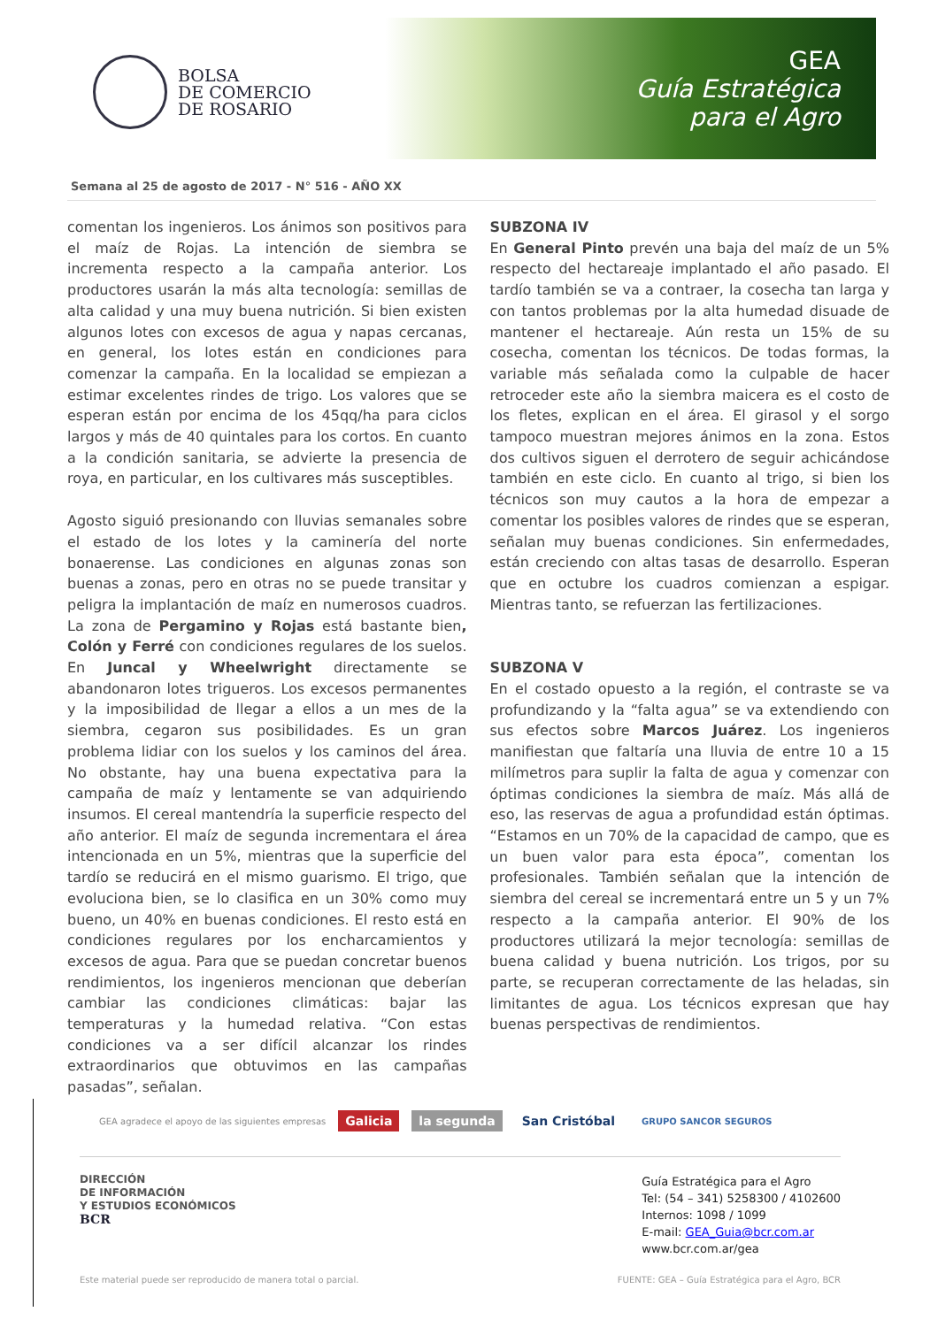GEA
Guía Estratégica
para el Agro
BOLSA
DE COMERCIO
DE ROSARIO
Semana al 25 de agosto de 2017 - N° 516 - AÑO XX
comentan los ingenieros. Los ánimos son positivos para el maíz de Rojas. La intención de siembra se incrementa respecto a la campaña anterior. Los productores usarán la más alta tecnología: semillas de alta calidad y una muy buena nutrición. Si bien existen algunos lotes con excesos de agua y napas cercanas, en general, los lotes están en condiciones para comenzar la campaña. En la localidad se empiezan a estimar excelentes rindes de trigo. Los valores que se esperan están por encima de los 45qq/ha para ciclos largos y más de 40 quintales para los cortos. En cuanto a la condición sanitaria, se advierte la presencia de roya, en particular, en los cultivares más susceptibles.
Agosto siguió presionando con lluvias semanales sobre el estado de los lotes y la caminería del norte bonaerense. Las condiciones en algunas zonas son buenas a zonas, pero en otras no se puede transitar y peligra la implantación de maíz en numerosos cuadros. La zona de Pergamino y Rojas está bastante bien, Colón y Ferré con condiciones regulares de los suelos. En Juncal y Wheelwright directamente se abandonaron lotes trigueros. Los excesos permanentes y la imposibilidad de llegar a ellos a un mes de la siembra, cegaron sus posibilidades. Es un gran problema lidiar con los suelos y los caminos del área. No obstante, hay una buena expectativa para la campaña de maíz y lentamente se van adquiriendo insumos. El cereal mantendría la superficie respecto del año anterior. El maíz de segunda incrementara el área intencionada en un 5%, mientras que la superficie del tardío se reducirá en el mismo guarismo. El trigo, que evoluciona bien, se lo clasifica en un 30% como muy bueno, un 40% en buenas condiciones. El resto está en condiciones regulares por los encharcamientos y excesos de agua. Para que se puedan concretar buenos rendimientos, los ingenieros mencionan que deberían cambiar las condiciones climáticas: bajar las temperaturas y la humedad relativa. “Con estas condiciones va a ser difícil alcanzar los rindes extraordinarios que obtuvimos en las campañas pasadas”, señalan.
SUBZONA IV
En General Pinto prevén una baja del maíz de un 5% respecto del hectareaje implantado el año pasado. El tardío también se va a contraer, la cosecha tan larga y con tantos problemas por la alta humedad disuade de mantener el hectareaje. Aún resta un 15% de su cosecha, comentan los técnicos. De todas formas, la variable más señalada como la culpable de hacer retroceder este año la siembra maicera es el costo de los fletes, explican en el área. El girasol y el sorgo tampoco muestran mejores ánimos en la zona. Estos dos cultivos siguen el derrotero de seguir achicándose también en este ciclo. En cuanto al trigo, si bien los técnicos son muy cautos a la hora de empezar a comentar los posibles valores de rindes que se esperan, señalan muy buenas condiciones. Sin enfermedades, están creciendo con altas tasas de desarrollo. Esperan que en octubre los cuadros comienzan a espigar. Mientras tanto, se refuerzan las fertilizaciones.
SUBZONA V
En el costado opuesto a la región, el contraste se va profundizando y la “falta agua” se va extendiendo con sus efectos sobre Marcos Juárez. Los ingenieros manifiestan que faltaría una lluvia de entre 10 a 15 milímetros para suplir la falta de agua y comenzar con óptimas condiciones la siembra de maíz. Más allá de eso, las reservas de agua a profundidad están óptimas. “Estamos en un 70% de la capacidad de campo, que es un buen valor para esta época”, comentan los profesionales. También señalan que la intención de siembra del cereal se incrementará entre un 5 y un 7% respecto a la campaña anterior. El 90% de los productores utilizará la mejor tecnología: semillas de buena calidad y buena nutrición. Los trigos, por su parte, se recuperan correctamente de las heladas, sin limitantes de agua. Los técnicos expresan que hay buenas perspectivas de rendimientos.
GEA agradece el apoyo de las siguientes empresas Galicia la segunda San Cristóbal GRUPO SANCOR SEGUROS
DIRECCIÓN
DE INFORMACIÓN
Y ESTUDIOS ECONÓMICOS
BCR
Guía Estratégica para el Agro
Tel: (54 – 341) 5258300 / 4102600
Internos: 1098 / 1099
E-mail: GEA_Guia@bcr.com.ar
www.bcr.com.ar/gea
Este material puede ser reproducido de manera total o parcial. FUENTE: GEA – Guía Estratégica para el Agro, BCR